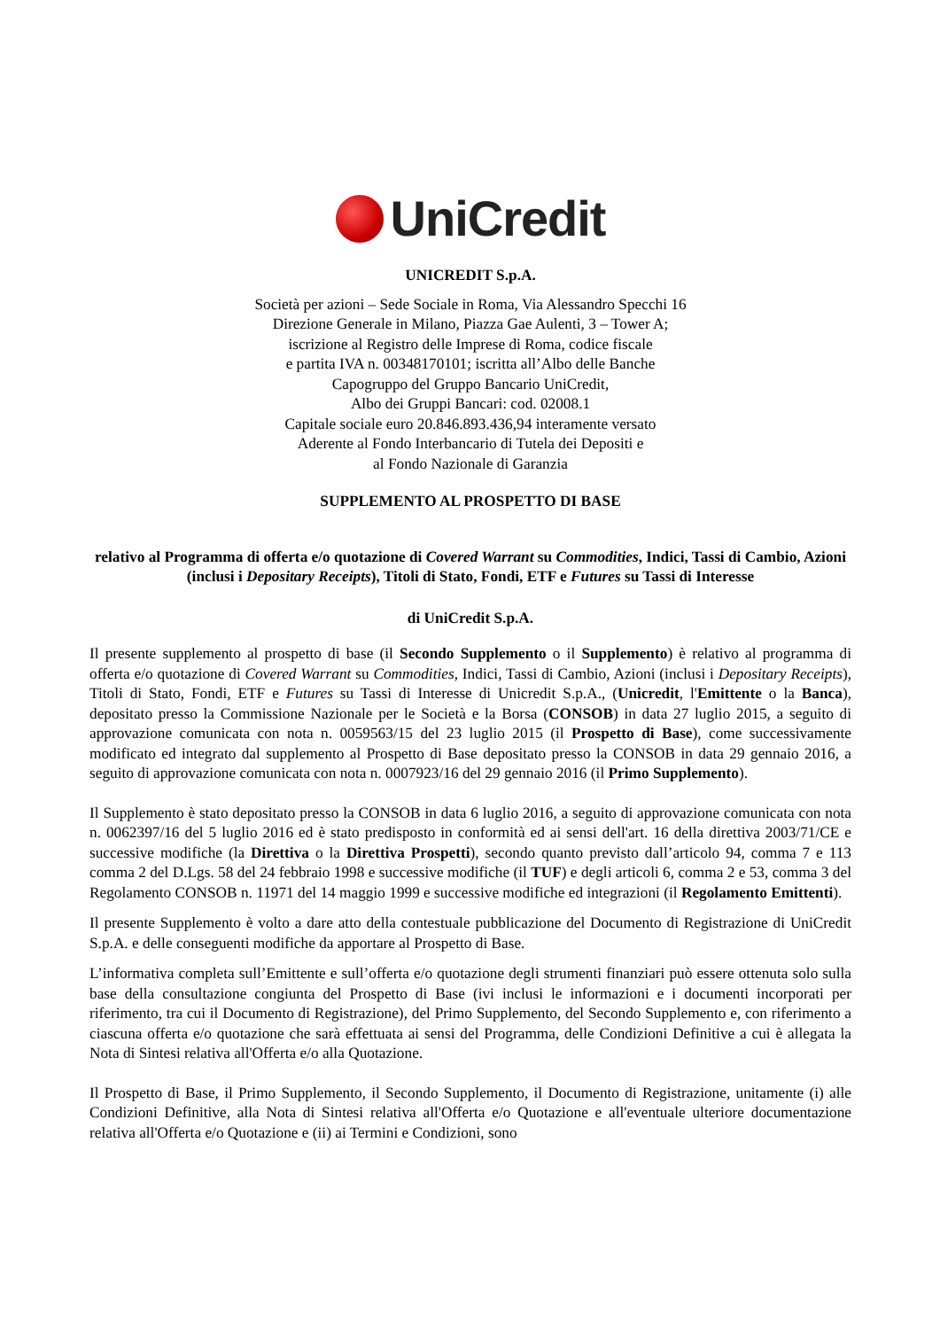UniCredit
UNICREDIT S.p.A.
Società per azioni – Sede Sociale in Roma, Via Alessandro Specchi 16
Direzione Generale in Milano, Piazza Gae Aulenti, 3 – Tower A;
iscrizione al Registro delle Imprese di Roma, codice fiscale
e partita IVA n. 00348170101; iscritta all’Albo delle Banche
Capogruppo del Gruppo Bancario UniCredit,
Albo dei Gruppi Bancari: cod. 02008.1
Capitale sociale euro 20.846.893.436,94 interamente versato
Aderente al Fondo Interbancario di Tutela dei Depositi e
al Fondo Nazionale di Garanzia
SUPPLEMENTO AL PROSPETTO DI BASE
relativo al Programma di offerta e/o quotazione di Covered Warrant su Commodities, Indici, Tassi di Cambio, Azioni (inclusi i Depositary Receipts), Titoli di Stato, Fondi, ETF e Futures su Tassi di Interesse
di UniCredit S.p.A.
Il presente supplemento al prospetto di base (il Secondo Supplemento o il Supplemento) è relativo al programma di offerta e/o quotazione di Covered Warrant su Commodities, Indici, Tassi di Cambio, Azioni (inclusi i Depositary Receipts), Titoli di Stato, Fondi, ETF e Futures su Tassi di Interesse di Unicredit S.p.A., (Unicredit, l'Emittente o la Banca), depositato presso la Commissione Nazionale per le Società e la Borsa (CONSOB) in data 27 luglio 2015, a seguito di approvazione comunicata con nota n. 0059563/15 del 23 luglio 2015 (il Prospetto di Base), come successivamente modificato ed integrato dal supplemento al Prospetto di Base depositato presso la CONSOB in data 29 gennaio 2016, a seguito di approvazione comunicata con nota n. 0007923/16 del 29 gennaio 2016 (il Primo Supplemento).
Il Supplemento è stato depositato presso la CONSOB in data 6 luglio 2016, a seguito di approvazione comunicata con nota n. 0062397/16 del 5 luglio 2016 ed è stato predisposto in conformità ed ai sensi dell'art. 16 della direttiva 2003/71/CE e successive modifiche (la Direttiva o la Direttiva Prospetti), secondo quanto previsto dall’articolo 94, comma 7 e 113 comma 2 del D.Lgs. 58 del 24 febbraio 1998 e successive modifiche (il TUF) e degli articoli 6, comma 2 e 53, comma 3 del Regolamento CONSOB n. 11971 del 14 maggio 1999 e successive modifiche ed integrazioni (il Regolamento Emittenti).
Il presente Supplemento è volto a dare atto della contestuale pubblicazione del Documento di Registrazione di UniCredit S.p.A. e delle conseguenti modifiche da apportare al Prospetto di Base.
L’informativa completa sull’Emittente e sull’offerta e/o quotazione degli strumenti finanziari può essere ottenuta solo sulla base della consultazione congiunta del Prospetto di Base (ivi inclusi le informazioni e i documenti incorporati per riferimento, tra cui il Documento di Registrazione), del Primo Supplemento, del Secondo Supplemento e, con riferimento a ciascuna offerta e/o quotazione che sarà effettuata ai sensi del Programma, delle Condizioni Definitive a cui è allegata la Nota di Sintesi relativa all'Offerta e/o alla Quotazione.
Il Prospetto di Base, il Primo Supplemento, il Secondo Supplemento, il Documento di Registrazione, unitamente (i) alle Condizioni Definitive, alla Nota di Sintesi relativa all'Offerta e/o Quotazione e all'eventuale ulteriore documentazione relativa all'Offerta e/o Quotazione e (ii) ai Termini e Condizioni, sono